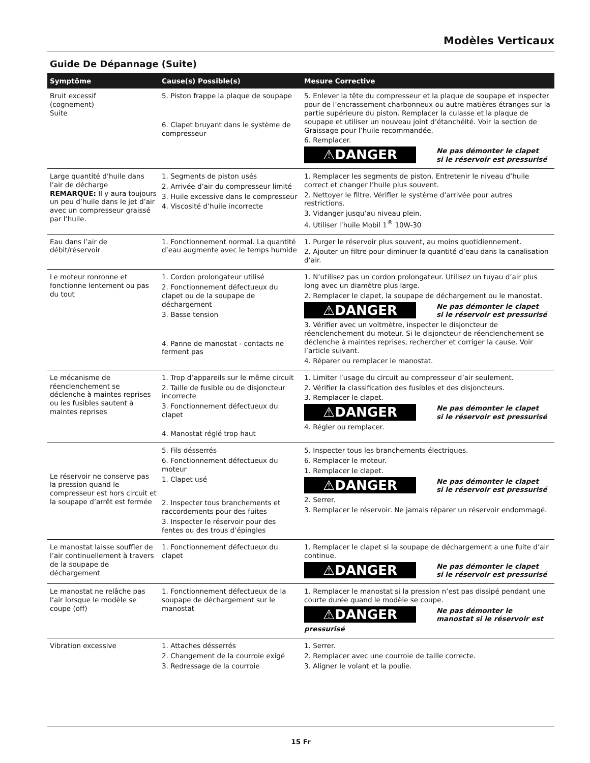Modèles Verticaux
Guide De Dépannage (Suite)
| Symptôme | Cause(s) Possible(s) | Mesure Corrective |
| --- | --- | --- |
| Bruit excessif (cognement) Suite | 5. Piston frappe la plaque de soupape 6. Clapet bruyant dans le système de compresseur | 5. Enlever la tête du compresseur et la plaque de soupape et inspecter pour de l’encrassement charbonneux ou autre matières étranges sur la partie supérieure du piston. Remplacer la culasse et la plaque de soupape et utiliser un nouveau joint d’étanchéité. Voir la section de Graissage pour l’huile recommandée. 6. Remplacer. ⚠DANGER Ne pas démonter le clapet si le réservoir est pressurisé |
| Large quantité d’huile dans l’air de décharge REMARQUE: Il y aura toujours un peu d’huile dans le jet d’air avec un compresseur graissé par l’huile. | 1. Segments de piston usés 2. Arrivée d’air du compresseur limité 3. Huile excessive dans le compresseur 4. Viscosité d’huile incorrecte | 1. Remplacer les segments de piston. Entretenir le niveau d’huile correct et changer l’huile plus souvent. 2. Nettoyer le filtre. Vérifier le système d’arrivée pour autres restrictions. 3. Vidanger jusqu’au niveau plein. 4. Utiliser l’huile Mobil 1<sup>®</sup> 10W-30 |
| Eau dans l’air de débit/réservoir | 1. Fonctionnement normal. La quantité d’eau augmente avec le temps humide | 1. Purger le réservoir plus souvent, au moins quotidiennement. 2. Ajouter un filtre pour diminuer la quantité d’eau dans la canalisation d’air. |
| Le moteur ronronne et fonctionne lentement ou pas du tout | 1. Cordon prolongateur utilisé 2. Fonctionnement défectueux du clapet ou de la soupape de déchargement 3. Basse tension 4. Panne de manostat - contacts ne ferment pas | 1. N’utilisez pas un cordon prolongateur. Utilisez un tuyau d’air plus long avec un diamètre plus large. 2. Remplacer le clapet, la soupape de déchargement ou le manostat. ⚠DANGER Ne pas démonter le clapet si le réservoir est pressurisé 3. Vérifier avec un voltmètre, inspecter le disjoncteur de réenclenchement du moteur. Si le disjoncteur de réenclenchement se déclenche à maintes reprises, rechercher et corriger la cause. Voir l’article suivant. 4. Réparer ou remplacer le manostat. |
| Le mécanisme de réenclenchement se déclenche à maintes reprises ou les fusibles sautent à maintes reprises | 1. Trop d’appareils sur le même circuit 2. Taille de fusible ou de disjoncteur incorrecte 3. Fonctionnement défectueux du clapet 4. Manostat réglé trop haut | 1. Limiter l’usage du circuit au compresseur d’air seulement. 2. Vérifier la classification des fusibles et des disjoncteurs. 3. Remplacer le clapet. ⚠DANGER Ne pas démonter le clapet si le réservoir est pressurisé 4. Régler ou remplacer. |
| Le réservoir ne conserve pas la pression quand le compresseur est hors circuit et la soupape d’arrêt est fermée | 5. Fils désserrés 6. Fonctionnement défectueux du moteur 1. Clapet usé 2. Inspecter tous branchements et raccordements pour des fuites 3. Inspecter le réservoir pour des fentes ou des trous d’épingles | 5. Inspecter tous les branchements électriques. 6. Remplacer le moteur. 1. Remplacer le clapet. ⚠DANGER Ne pas démonter le clapet si le réservoir est pressurisé 2. Serrer. 3. Remplacer le réservoir. Ne jamais réparer un réservoir endommagé. |
| Le manostat laisse souffler de l’air continuellement à travers de la soupape de déchargement | 1. Fonctionnement défectueux du clapet | 1. Remplacer le clapet si la soupape de déchargement a une fuite d’air continue. ⚠DANGER Ne pas démonter le clapet si le réservoir est pressurisé |
| Le manostat ne relâche pas l’air lorsque le modèle se coupe (off) | 1. Fonctionnement défectueux de la soupape de déchargement sur le manostat | 1. Remplacer le manostat si la pression n’est pas dissipé pendant une courte durée quand le modèle se coupe. ⚠DANGER Ne pas démonter le manostat si le réservoir est pressurisé |
| Vibration excessive | 1. Attaches désserrés 2. Changement de la courroie exigé 3. Redressage de la courroie | 1. Serrer. 2. Remplacer avec une courroie de taille correcte. 3. Aligner le volant et la poulie. |
15 Fr